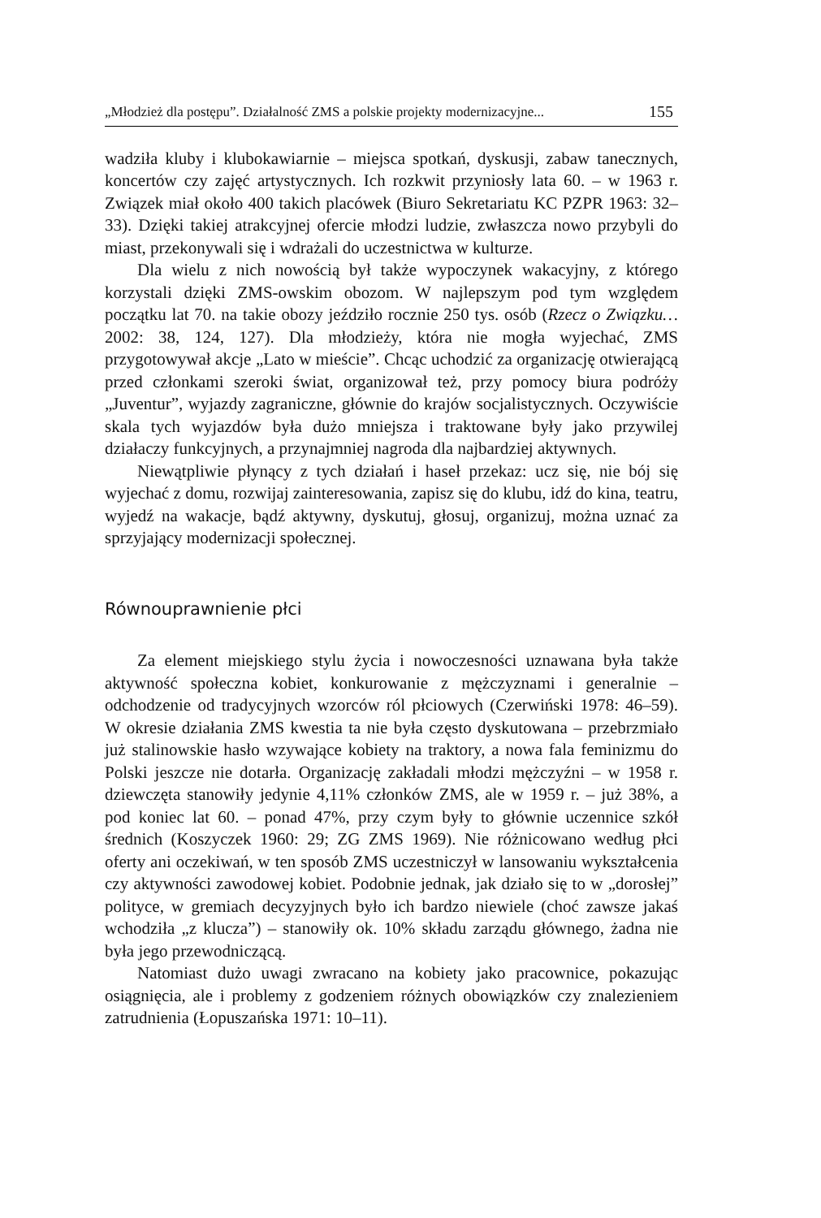„Młodzież dla postępu”. Działalność ZMS a polskie projekty modernizacyjne... 155
wadziła kluby i klubokawiarnie – miejsca spotkań, dyskusji, zabaw tanecznych, koncertów czy zajęć artystycznych. Ich rozkwit przyniosły lata 60. – w 1963 r. Związek miał około 400 takich placówek (Biuro Sekretariatu KC PZPR 1963: 32–33). Dzięki takiej atrakcyjnej ofercie młodzi ludzie, zwłaszcza nowo przybyli do miast, przekonywali się i wdrażali do uczestnictwa w kulturze.
Dla wielu z nich nowością był także wypoczynek wakacyjny, z którego korzystali dzięki ZMS-owskim obozom. W najlepszym pod tym względem początku lat 70. na takie obozy jeździło rocznie 250 tys. osób (Rzecz o Związku… 2002: 38, 124, 127). Dla młodzieży, która nie mogła wyjechać, ZMS przygotowywał akcje „Lato w mieście”. Chcąc uchodzić za organizację otwierającą przed członkami szeroki świat, organizował też, przy pomocy biura podróży „Juventur”, wyjazdy zagraniczne, głównie do krajów socjalistycznych. Oczywiście skala tych wyjazdów była dużo mniejsza i traktowane były jako przywilej działaczy funkcyjnych, a przynajmniej nagroda dla najbardziej aktywnych.
Niewątpliwie płynący z tych działań i haseł przekaz: ucz się, nie bój się wyjechać z domu, rozwijaj zainteresowania, zapisz się do klubu, idź do kina, teatru, wyjedź na wakacje, bądź aktywny, dyskutuj, głosuj, organizuj, można uznać za sprzyjający modernizacji społecznej.
Równouprawnienie płci
Za element miejskiego stylu życia i nowoczesności uznawana była także aktywność społeczna kobiet, konkurowanie z mężczyznami i generalnie – odchodzenie od tradycyjnych wzorców ról płciowych (Czerwiński 1978: 46–59). W okresie działania ZMS kwestia ta nie była często dyskutowana – przebrzmiało już stalinowskie hasło wzywające kobiety na traktory, a nowa fala feminizmu do Polski jeszcze nie dotarła. Organizację zakładali młodzi mężczyźni – w 1958 r. dziewczęta stanowiły jedynie 4,11% członków ZMS, ale w 1959 r. – już 38%, a pod koniec lat 60. – ponad 47%, przy czym były to głównie uczennice szkół średnich (Koszyczek 1960: 29; ZG ZMS 1969). Nie różnicowano według płci oferty ani oczekiwań, w ten sposób ZMS uczestniczył w lansowaniu wykształcenia czy aktywności zawodowej kobiet. Podobnie jednak, jak działo się to w „dorosłej” polityce, w gremiach decyzyjnych było ich bardzo niewiele (choć zawsze jakaś wchodziła „z klucza”) – stanowiły ok. 10% składu zarządu głównego, żadna nie była jego przewodniczącą.
Natomiast dużo uwagi zwracano na kobiety jako pracownice, pokazując osiągnięcia, ale i problemy z godzeniem różnych obowiązków czy znalezieniem zatrudnienia (Łopuszańska 1971: 10–11).